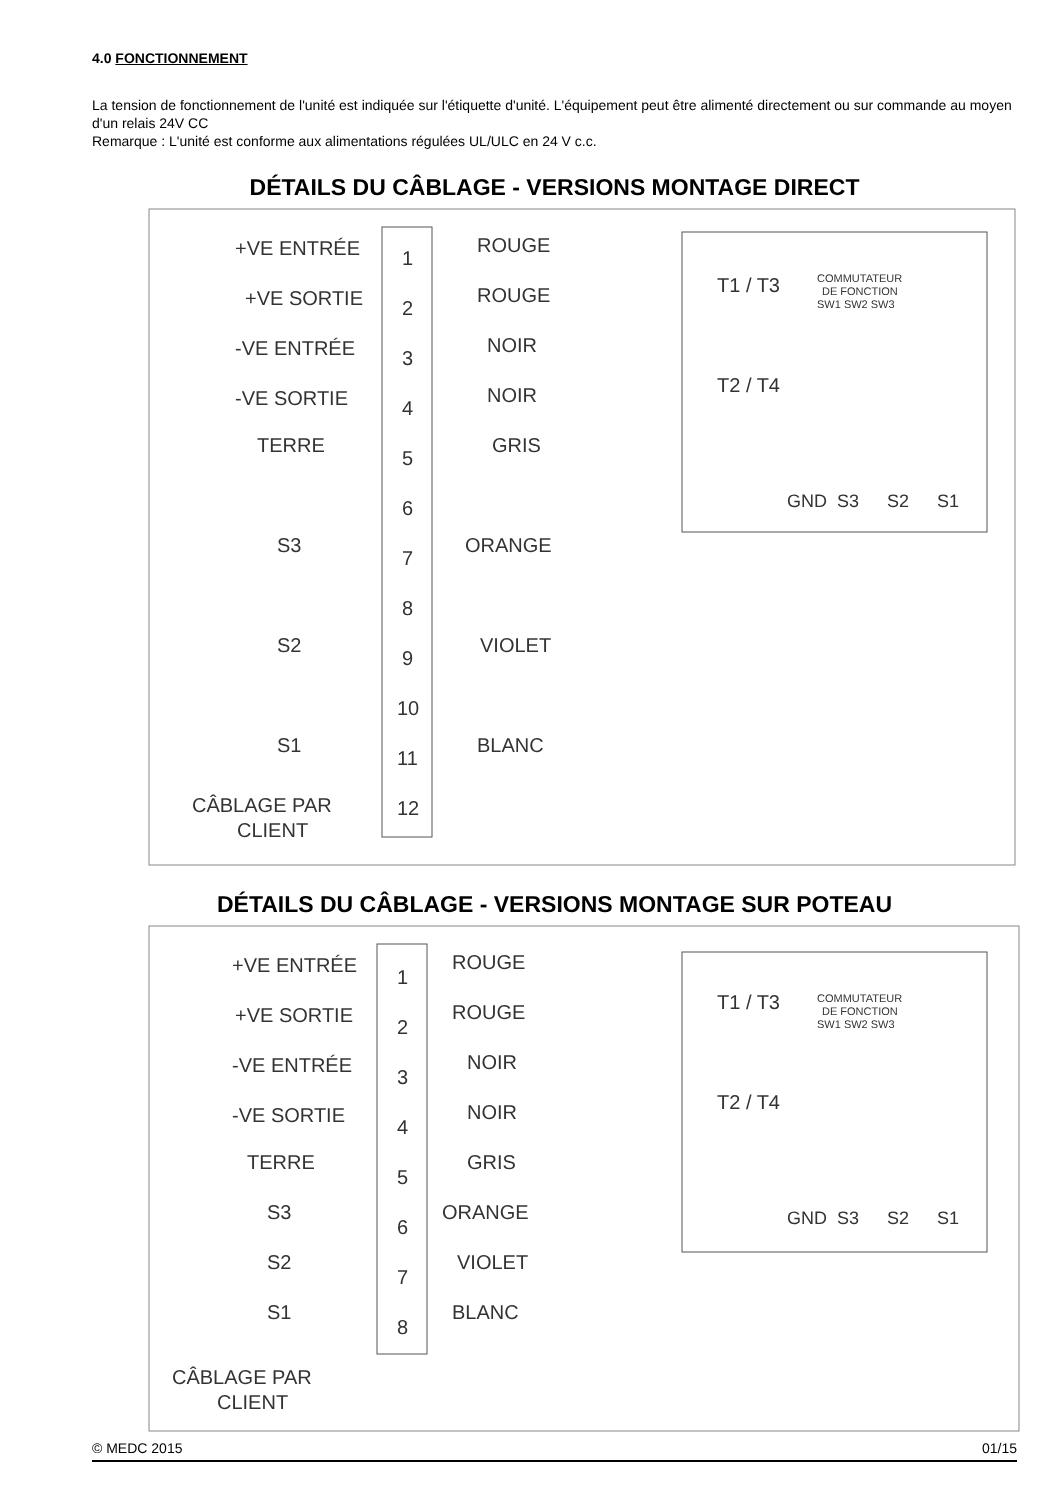4.0 FONCTIONNEMENT
La tension de fonctionnement de l'unité est indiquée sur l'étiquette d'unité. L'équipement peut être alimenté directement ou sur commande au moyen d'un relais 24V CC
Remarque : L'unité est conforme aux alimentations régulées UL/ULC en 24 V c.c.
DÉTAILS DU CÂBLAGE - VERSIONS MONTAGE DIRECT
+VE ENTRÉE
+VE SORTIE
-VE ENTRÉE
-VE SORTIE
TERRE
S3
S2
S1
CÂBLAGE PAR
CLIENT
1
2
3
4
5
6
7
8
9
10
11
12
ROUGE
ROUGE
NOIR
NOIR
GRIS
ORANGE
VIOLET
BLANC
T1 / T3
T2 / T4
COMMUTATEUR
DE FONCTION
SW1 SW2 SW3
GND
S3
S2
S1
DÉTAILS DU CÂBLAGE - VERSIONS MONTAGE SUR POTEAU
+VE ENTRÉE
+VE SORTIE
-VE ENTRÉE
-VE SORTIE
TERRE
S3
S2
S1
CÂBLAGE PAR
CLIENT
1
2
3
4
5
6
7
8
ROUGE
ROUGE
NOIR
NOIR
GRIS
ORANGE
VIOLET
BLANC
T1 / T3
T2 / T4
COMMUTATEUR
DE FONCTION
SW1 SW2 SW3
GND
S3
S2
S1
© MEDC 2015 01/15